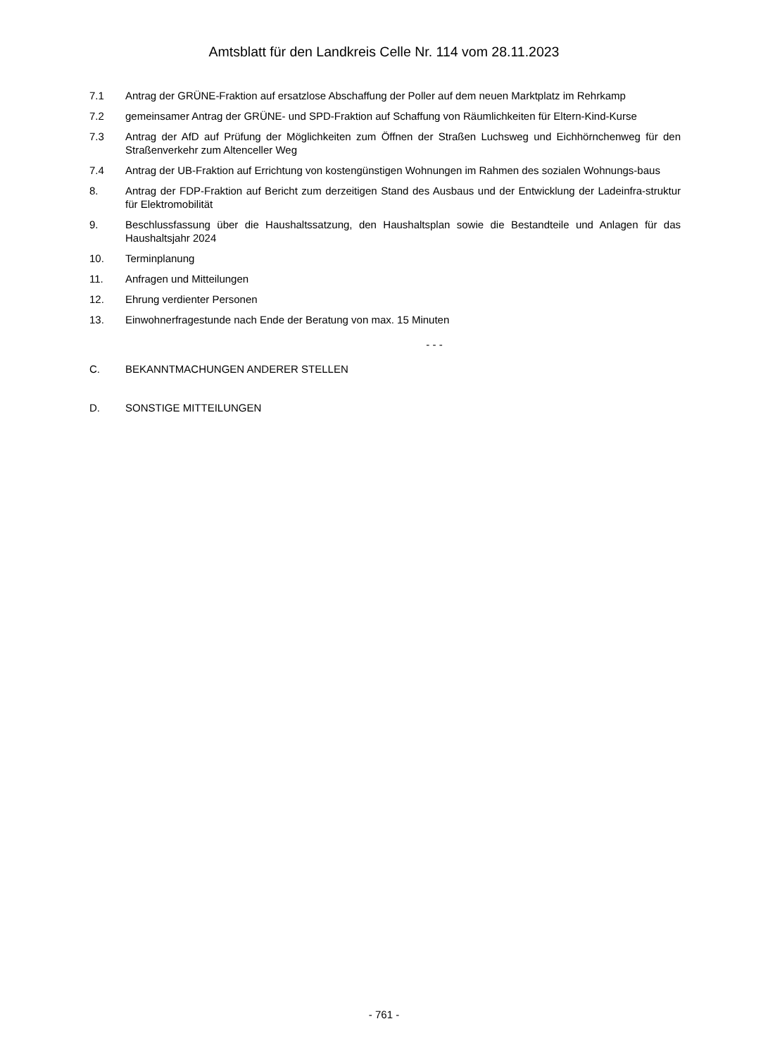Amtsblatt für den Landkreis Celle Nr. 114 vom 28.11.2023
7.1 Antrag der GRÜNE-Fraktion auf ersatzlose Abschaffung der Poller auf dem neuen Marktplatz im Rehrkamp
7.2 gemeinsamer Antrag der GRÜNE- und SPD-Fraktion auf Schaffung von Räumlichkeiten für Eltern-Kind-Kurse
7.3 Antrag der AfD auf Prüfung der Möglichkeiten zum Öffnen der Straßen Luchsweg und Eichhörnchenweg für den Straßenverkehr zum Altenceller Weg
7.4 Antrag der UB-Fraktion auf Errichtung von kostengünstigen Wohnungen im Rahmen des sozialen Wohnungs-baus
8. Antrag der FDP-Fraktion auf Bericht zum derzeitigen Stand des Ausbaus und der Entwicklung der Ladeinfra-struktur für Elektromobilität
9. Beschlussfassung über die Haushaltssatzung, den Haushaltsplan sowie die Bestandteile und Anlagen für das Haushaltsjahr 2024
10. Terminplanung
11. Anfragen und Mitteilungen
12. Ehrung verdienter Personen
13. Einwohnerfragestunde nach Ende der Beratung von max. 15 Minuten
- - -
C. BEKANNTMACHUNGEN ANDERER STELLEN
D. SONSTIGE MITTEILUNGEN
- 761 -